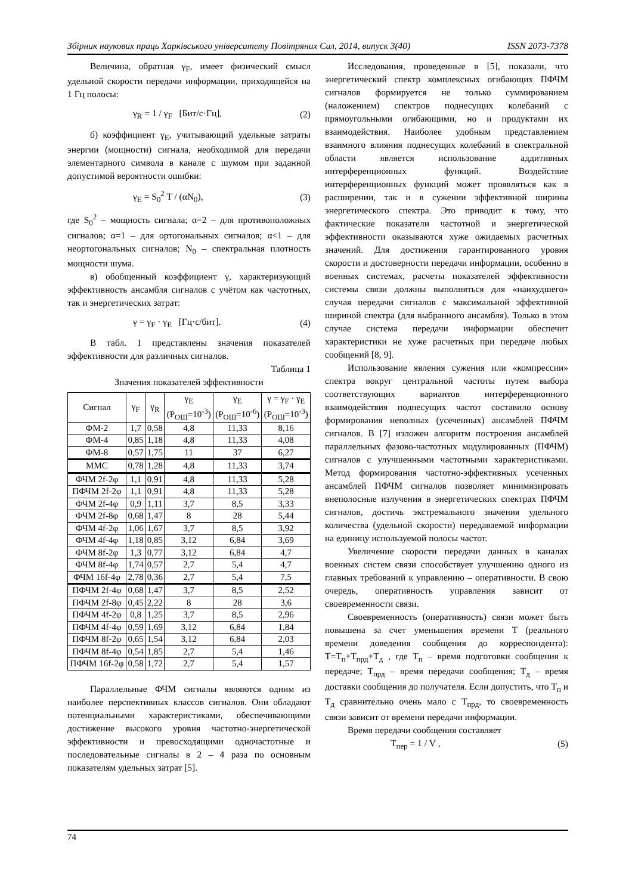Збірник наукових праць Харківського університету Повітряних Сил, 2014, випуск 3(40) ISSN 2073-7378
Величина, обратная γ<sub>F</sub>, имеет физический смысл удельной скорости передачи информации, приходящейся на 1 Гц полосы:
γ<sub>R</sub> = 1 / γ<sub>F</sub> [Бит/с·Гц], (2)
б) коэффициент γ<sub>E</sub>, учитывающий удельные затраты энергии (мощности) сигнала, необходимой для передачи элементарного символа в канале с шумом при заданной допустимой вероятности ошибки:
γ<sub>E</sub> = S<sub>0</sub><sup>2</sup> T / (αN<sub>0</sub>), (3)
где S<sub>0</sub><sup>2</sup> – мощность сигнала; α=2 – для противоположных сигналов; α=1 – для ортогональных сигналов; α<1 – для неортогональных сигналов; N<sub>0</sub> – спектральная плотность мощности шума.
в) обобщенный коэффициент γ, характеризующий эффективность ансамбля сигналов с учётом как частотных, так и энергетических затрат:
γ = γ<sub>F</sub> · γ<sub>E</sub> [Гц·с/бит]. (4)
В табл. 1 представлены значения показателей эффективности для различных сигналов.
Таблица 1
Значения показателей эффективности
| Сигнал | γ<sub>F</sub> | γ<sub>R</sub> | γ<sub>E</sub> (P<sub>ОШ</sub>=10<sup>-3</sup>) | γ<sub>E</sub> (P<sub>ОШ</sub>=10<sup>-6</sup>) | γ = γ<sub>F</sub> · γ<sub>E</sub> (P<sub>ОШ</sub>=10<sup>-3</sup>) |
| --- | --- | --- | --- | --- | --- |
| ФМ-2 | 1,7 | 0,58 | 4,8 | 11,33 | 8,16 |
| ФМ-4 | 0,85 | 1,18 | 4,8 | 11,33 | 4,08 |
| ФМ-8 | 0,57 | 1,75 | 11 | 37 | 6,27 |
| ММС | 0,78 | 1,28 | 4,8 | 11,33 | 3,74 |
| ФЧМ 2f-2φ | 1,1 | 0,91 | 4,8 | 11,33 | 5,28 |
| ПФЧМ 2f-2φ | 1,1 | 0,91 | 4,8 | 11,33 | 5,28 |
| ФЧМ 2f-4φ | 0,9 | 1,11 | 3,7 | 8,5 | 3,33 |
| ФЧМ 2f-8φ | 0,68 | 1,47 | 8 | 28 | 5,44 |
| ФЧМ 4f-2φ | 1,06 | 1,67 | 3,7 | 8,5 | 3,92 |
| ФЧМ 4f-4φ | 1,18 | 0,85 | 3,12 | 6,84 | 3,69 |
| ФЧМ 8f-2φ | 1,3 | 0,77 | 3,12 | 6,84 | 4,7 |
| ФЧМ 8f-4φ | 1,74 | 0,57 | 2,7 | 5,4 | 4,7 |
| ФЧМ 16f-4φ | 2,78 | 0,36 | 2,7 | 5,4 | 7,5 |
| ПФЧМ 2f-4φ | 0,68 | 1,47 | 3,7 | 8,5 | 2,52 |
| ПФЧМ 2f-8φ | 0,45 | 2,22 | 8 | 28 | 3,6 |
| ПФЧМ 4f-2φ | 0,8 | 1,25 | 3,7 | 8,5 | 2,96 |
| ПФЧМ 4f-4φ | 0,59 | 1,69 | 3,12 | 6,84 | 1,84 |
| ПФЧМ 8f-2φ | 0,65 | 1,54 | 3,12 | 6,84 | 2,03 |
| ПФЧМ 8f-4φ | 0,54 | 1,85 | 2,7 | 5,4 | 1,46 |
| ПФЧМ 16f-2φ | 0,58 | 1,72 | 2,7 | 5,4 | 1,57 |
Параллельные ФЧМ сигналы являются одним из наиболее перспективных классов сигналов. Они обладают потенциальными характеристиками, обеспечивающими достижение высокого уровня частотно-энергетической эффективности и превосходящими одночастотные и последовательные сигналы в 2 – 4 раза по основным показателям удельных затрат [5].
Исследования, проведенные в [5], показали, что энергетический спектр комплексных огибающих ПФЧМ сигналов формируется не только суммированием (наложением) спектров поднесущих колебаний с прямоугольными огибающими, но и продуктами их взаимодействия. Наиболее удобным представлением взаимного влияния поднесущих колебаний в спектральной области является использование аддитивных интерференционных функций. Воздействие интерференционных функций может проявляться как в расширении, так и в сужении эффективной ширины энергетического спектра. Это приводит к тому, что фактические показатели частотной и энергетической эффективности оказываются хуже ожидаемых расчетных значений. Для достижения гарантированного уровня скорости и достоверности передачи информации, особенно в военных системах, расчеты показателей эффективности системы связи должны выполняться для «наихудшего» случая передачи сигналов с максимальной эффективной шириной спектра (для выбранного ансамбля). Только в этом случае система передачи информации обеспечит характеристики не хуже расчетных при передаче любых сообщений [8, 9].
Использование явления сужения или «компрессии» спектра вокруг центральной частоты путем выбора соответствующих вариантов интерференционного взаимодействия поднесущих частот составило основу формирования неполных (усеченных) ансамблей ПФЧМ сигналов. В [7] изложен алгоритм построения ансамблей параллельных фазово-частотных модулированных (ПФЧМ) сигналов с улучшенными частотными характеристиками. Метод формирования частотно-эффективных усеченных ансамблей ПФЧМ сигналов позволяет минимизировать внеполосные излучения в энергетических спектрах ПФЧМ сигналов, достичь экстремального значения удельного количества (удельной скорости) передаваемой информации на единицу используемой полосы частот.
Увеличение скорости передачи данных в каналах военных систем связи способствует улучшению одного из главных требований к управлению – оперативности. В свою очередь, оперативность управления зависит от своевременности связи.
Своевременность (оперативность) связи может быть повышена за счет уменьшения времени T (реального времени доведения сообщения до корреспондента): T=T<sub>п</sub>+T<sub>прд</sub>+T<sub>д</sub> , где T<sub>п</sub> – время подготовки сообщения к передаче; T<sub>прд</sub> – время передачи сообщения; T<sub>д</sub> – время доставки сообщения до получателя. Если допустить, что T<sub>п</sub> и T<sub>д</sub> сравнительно очень мало с T<sub>прд</sub>, то своевременность связи зависит от времени передачи информации.
Время передачи сообщения составляет
T<sub>пер</sub> = 1 / V , (5)
74